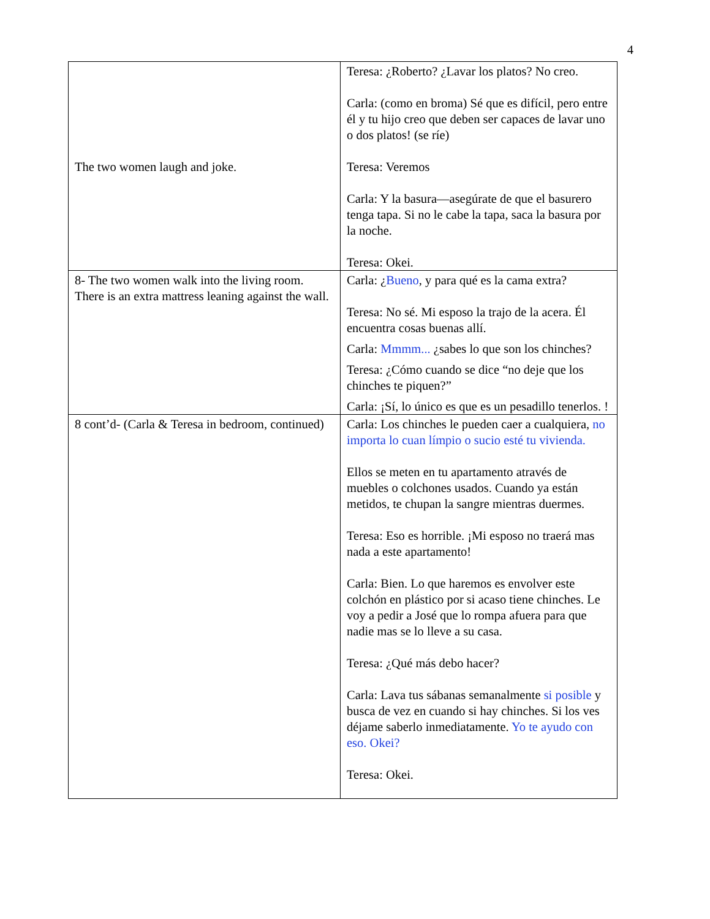4
| The two women laugh and joke. | Teresa: ¿Roberto? ¿Lavar los platos? No creo. Carla: (como en broma) Sé que es difícil, pero entre él y tu hijo creo que deben ser capaces de lavar uno o dos platos! (se ríe) Teresa: Veremos Carla: Y la basura—asegúrate de que el basurero tenga tapa. Si no le cabe la tapa, saca la basura por la noche. Teresa: Okei. |
| 8- The two women walk into the living room. There is an extra mattress leaning against the wall. | Carla: ¿ Bueno , y para qué es la cama extra? Teresa: No sé. Mi esposo la trajo de la acera. Él encuentra cosas buenas allí. Carla: Mmmm... ¿sabes lo que son los chinches? Teresa: ¿Cómo cuando se dice “no deje que los chinches te piquen?” Carla: ¡Sí, lo único es que es un pesadillo tenerlos. ! |
| 8 cont’d- (Carla & Teresa in bedroom, continued) | Carla: Los chinches le pueden caer a cualquiera, no importa lo cuan límpio o sucio esté tu vivienda. Ellos se meten en tu apartamento através de muebles o colchones usados. Cuando ya están metidos, te chupan la sangre mientras duermes. Teresa: Eso es horrible. ¡Mi esposo no traerá mas nada a este apartamento! Carla: Bien. Lo que haremos es envolver este colchón en plástico por si acaso tiene chinches. Le voy a pedir a José que lo rompa afuera para que nadie mas se lo lleve a su casa. Teresa: ¿Qué más debo hacer? Carla: Lava tus sábanas semanalmente si posible y busca de vez en cuando si hay chinches. Si los ves déjame saberlo inmediatamente. Yo te ayudo con eso. Okei? Teresa: Okei. |